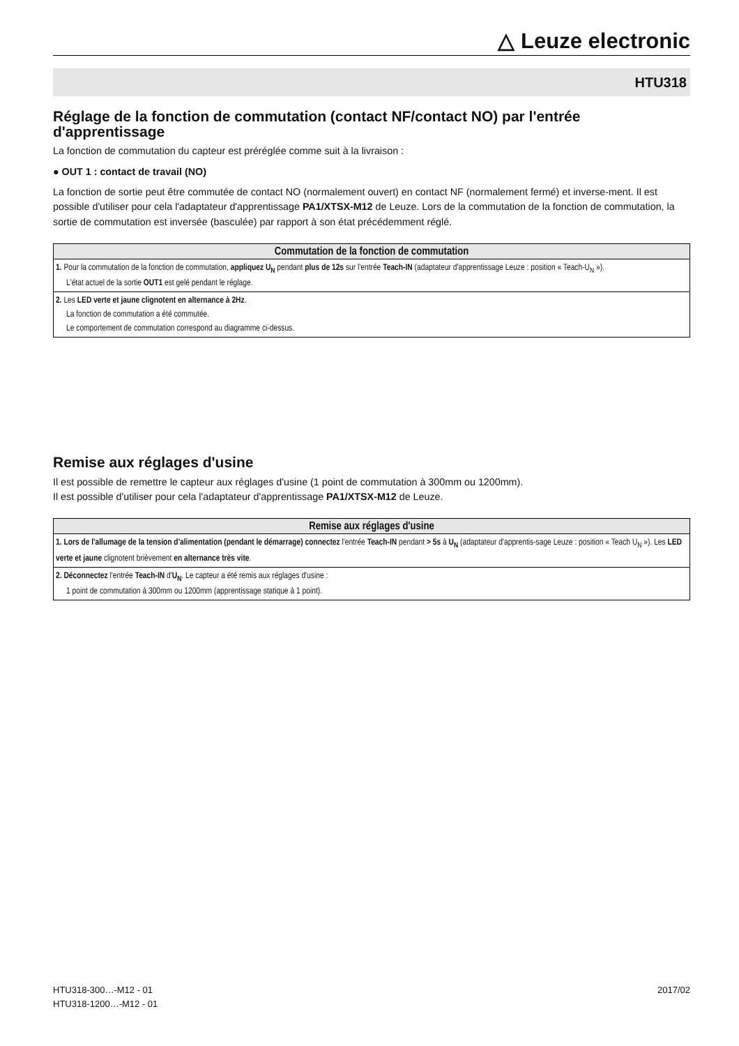△ Leuze electronic
HTU318
Réglage de la fonction de commutation (contact NF/contact NO) par l'entrée d'apprentissage
La fonction de commutation du capteur est préréglée comme suit à la livraison :
● OUT 1 : contact de travail (NO)
La fonction de sortie peut être commutée de contact NO (normalement ouvert) en contact NF (normalement fermé) et inverse-ment. Il est possible d'utiliser pour cela l'adaptateur d'apprentissage PA1/XTSX-M12 de Leuze. Lors de la commutation de la fonction de commutation, la sortie de commutation est inversée (basculée) par rapport à son état précédemment réglé.
| Commutation de la fonction de commutation |
| --- |
| 1. Pour la commutation de la fonction de commutation, appliquez U<sub>N</sub> pendant plus de 12s sur l'entrée Teach-IN (adaptateur d'apprentissage Leuze : position « Teach-U<sub>N</sub> »). L'état actuel de la sortie OUT1 est gelé pendant le réglage. |
| 2. Les LED verte et jaune clignotent en alternance à 2Hz . La fonction de commutation a été commutée. Le comportement de commutation correspond au diagramme ci-dessus. |
Remise aux réglages d'usine
Il est possible de remettre le capteur aux réglages d'usine (1 point de commutation à 300mm ou 1200mm).
Il est possible d'utiliser pour cela l'adaptateur d'apprentissage PA1/XTSX-M12 de Leuze.
| Remise aux réglages d'usine |
| --- |
| 1. Lors de l'allumage de la tension d'alimentation (pendant le démarrage) connectez l'entrée Teach-IN pendant > 5s à U<sub>N</sub> (adaptateur d'apprentis-sage Leuze : position « Teach U<sub>N</sub> »). Les LED verte et jaune clignotent brièvement en alternance très vite . |
| 2. Déconnectez l'entrée Teach-IN d' U<sub>N</sub> . Le capteur a été remis aux réglages d'usine : 1 point de commutation à 300mm ou 1200mm (apprentissage statique à 1 point). |
HTU318-300…-M12 - 01
HTU318-1200…-M12 - 01
2017/02